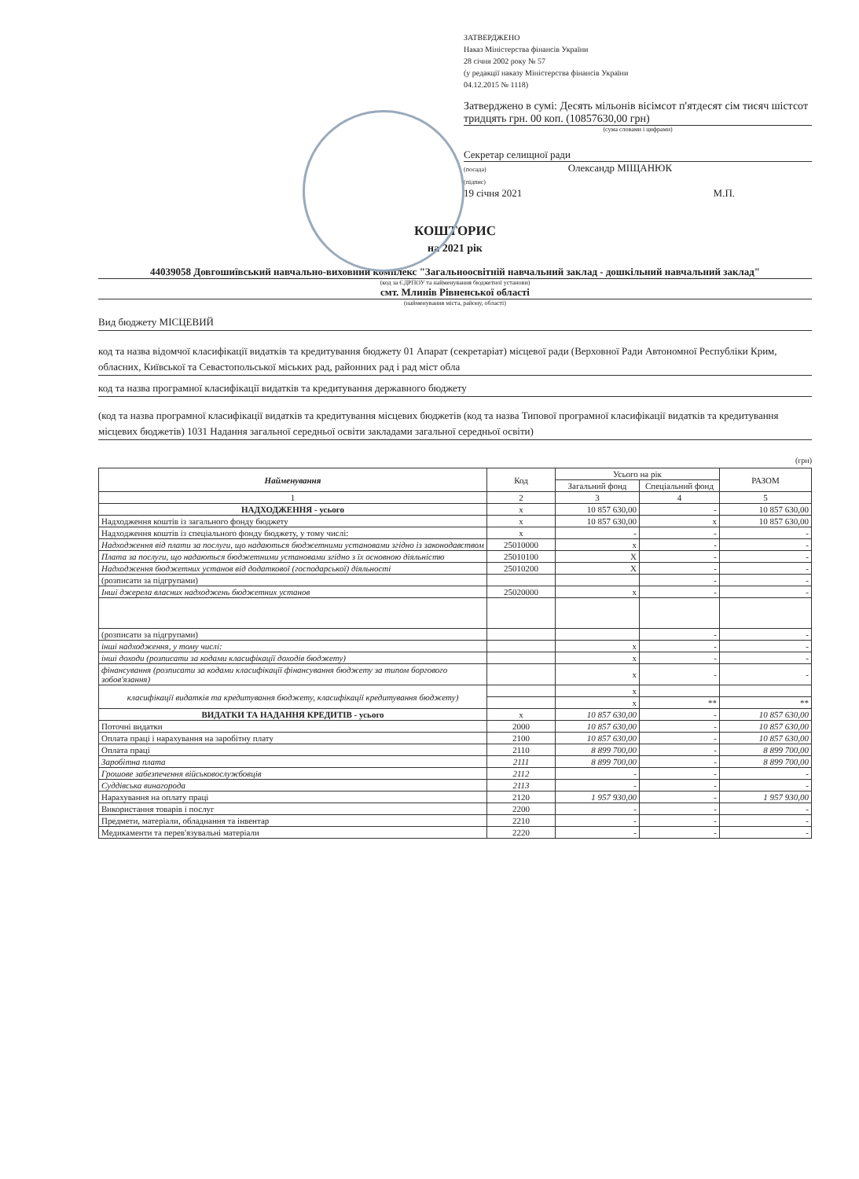ЗАТВЕРДЖЕНО
Наказ Міністерства фінансів України
28 січня 2002 року № 57
(у редакції наказу Міністерства фінансів України
04.12.2015 № 1118)
Затверджено в сумі: Десять мільонів вісімсот п'ятдесят сім тисяч шістсот тридцять грн. 00 коп. (10857630,00 грн)
(сума словами і цифрами)
Секретар селищної ради
(посада) Олександр МІЩАНЮК
(підпис)
19 січня 2021 М.П.
КОШТОРИС
на 2021 рік
44039058 Довгошиївський навчально-виховний комплекс "Загальноосвітній навчальний заклад - дошкільний навчальний заклад"
(код за ЄДРПОУ та найменування бюджетної установи)
смт. Млинів Рівненської області
(найменування міста, району, області)
Вид бюджету МІСЦЕВИЙ
код та назва відомчої класифікації видатків та кредитування бюджету 01 Апарат (секретаріат) місцевої ради (Верховної Ради Автономної Республіки Крим, обласних, Київської та Севастопольської міських рад, районних рад і рад міст обла
код та назва програмної класифікації видатків та кредитування державного бюджету
(код та назва програмної класифікації видатків та кредитування місцевих бюджетів (код та назва Типової програмної класифікації видатків та кредитування місцевих бюджетів) 1031 Надання загальної середньої освіти закладами загальної середньої освіти)
(грн)
| Найменування | Код | Усього на рік | | РАЗОМ |
| --- | --- | --- | --- | --- |
| | | Загальний фонд | Спеціальний фонд | |
| 1 | 2 | 3 | 4 | 5 |
| НАДХОДЖЕННЯ - усього | х | 10 857 630,00 | - | 10 857 630,00 |
| Надходження коштів із загального фонду бюджету | х | 10 857 630,00 | х | 10 857 630,00 |
| Надходження коштів із спеціального фонду бюджету, у тому числі: | х | - | - | - |
| Надходження від плати за послуги, що надаються бюджетними установами згідно із законодавством | 25010000 | х | - | - |
| Плата за послуги, що надаються бюджетними установами згідно з їх основною діяльністю | 25010100 | Х | - | - |
| Надходження бюджетних установ від додаткової (господарської) діяльності | 25010200 | Х | - | - |
| (розписати за підгрупами) | | | - | - |
| Інші джерела власних надходжень бюджетних установ | 25020000 | х | - | - |
| (розписати за підгрупами) | | | - | - |
| інші надходження, у тому числі: | | х | - | - |
| інші доходи (розписати за кодами класифікації доходів бюджету) | | х | - | - |
| фінансування (розписати за кодами класифікації фінансування бюджету за типом боргового зобов'язання) | | х | - | - |
| класифікації видатків та кредитування бюджету, класифікації кредитування бюджету) | | х | | |
| | | х | ** | ** |
| ВИДАТКИ ТА НАДАННЯ КРЕДИТІВ - усього | х | 10 857 630,00 | - | 10 857 630,00 |
| Поточні видатки | 2000 | 10 857 630,00 | - | 10 857 630,00 |
| Оплата праці і нарахування на заробітну плату | 2100 | 10 857 630,00 | - | 10 857 630,00 |
| Оплата праці | 2110 | 8 899 700,00 | - | 8 899 700,00 |
| Заробітна плата | 2111 | 8 899 700,00 | - | 8 899 700,00 |
| Грошове забезпечення військовослужбовців | 2112 | - | - | - |
| Суддівська винагорода | 2113 | - | - | - |
| Нарахування на оплату праці | 2120 | 1 957 930,00 | - | 1 957 930,00 |
| Використання товарів і послуг | 2200 | - | - | - |
| Предмети, матеріали, обладнання та інвентар | 2210 | - | - | - |
| Медикаменти та перев'язувальні матеріали | 2220 | - | - | - |